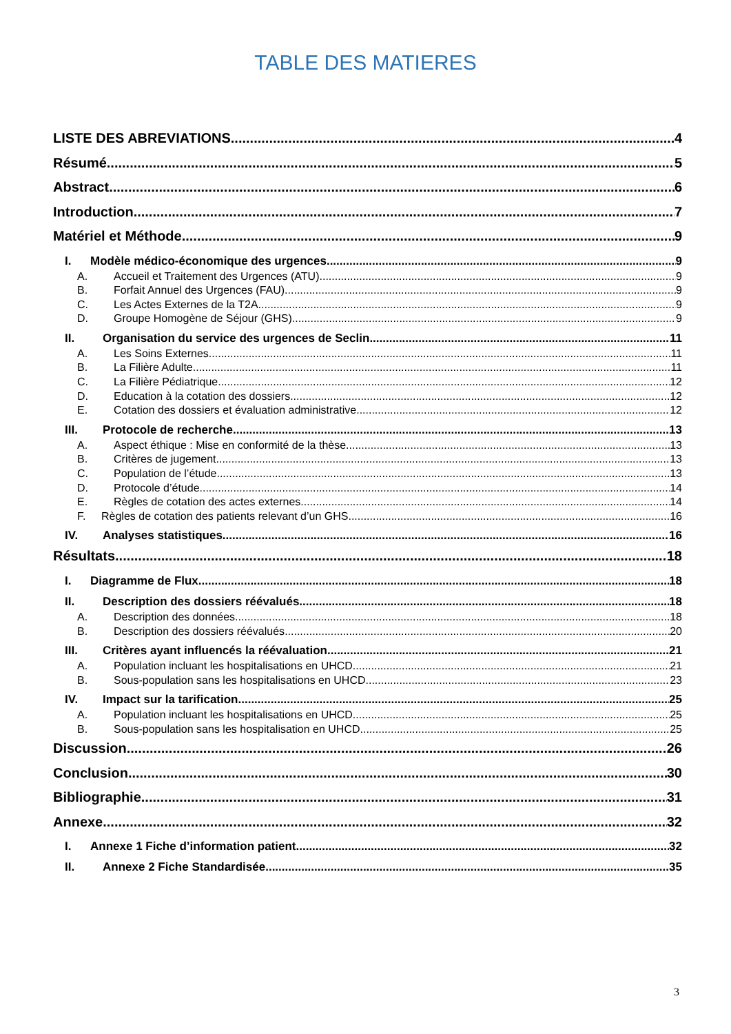TABLE DES MATIERES
LISTE DES ABREVIATIONS 4
Résumé 5
Abstract 6
Introduction 7
Matériel et Méthode 9
I. Modèle médico-économique des urgences 9
A. Accueil et Traitement des Urgences (ATU) 9
B. Forfait Annuel des Urgences (FAU) 9
C. Les Actes Externes de la T2A 9
D. Groupe Homogène de Séjour (GHS) 9
II. Organisation du service des urgences de Seclin 11
A. Les Soins Externes 11
B. La Filière Adulte 11
C. La Filière Pédiatrique 12
D. Education à la cotation des dossiers 12
E. Cotation des dossiers et évaluation administrative 12
III. Protocole de recherche 13
A. Aspect éthique : Mise en conformité de la thèse 13
B. Critères de jugement 13
C. Population de l’étude 13
D. Protocole d’étude 14
E. Règles de cotation des actes externes 14
F. Règles de cotation des patients relevant d’un GHS 16
IV. Analyses statistiques 16
Résultats 18
I. Diagramme de Flux 18
II. Description des dossiers réévalués 18
A. Description des données 18
B. Description des dossiers réévalués 20
III. Critères ayant influencés la réévaluation 21
A. Population incluant les hospitalisations en UHCD 21
B. Sous-population sans les hospitalisations en UHCD 23
IV. Impact sur la tarification 25
A. Population incluant les hospitalisations en UHCD 25
B. Sous-population sans les hospitalisation en UHCD 25
Discussion 26
Conclusion 30
Bibliographie 31
Annexe 32
I. Annexe 1 Fiche d’information patient 32
II. Annexe 2 Fiche Standardisée 35
3